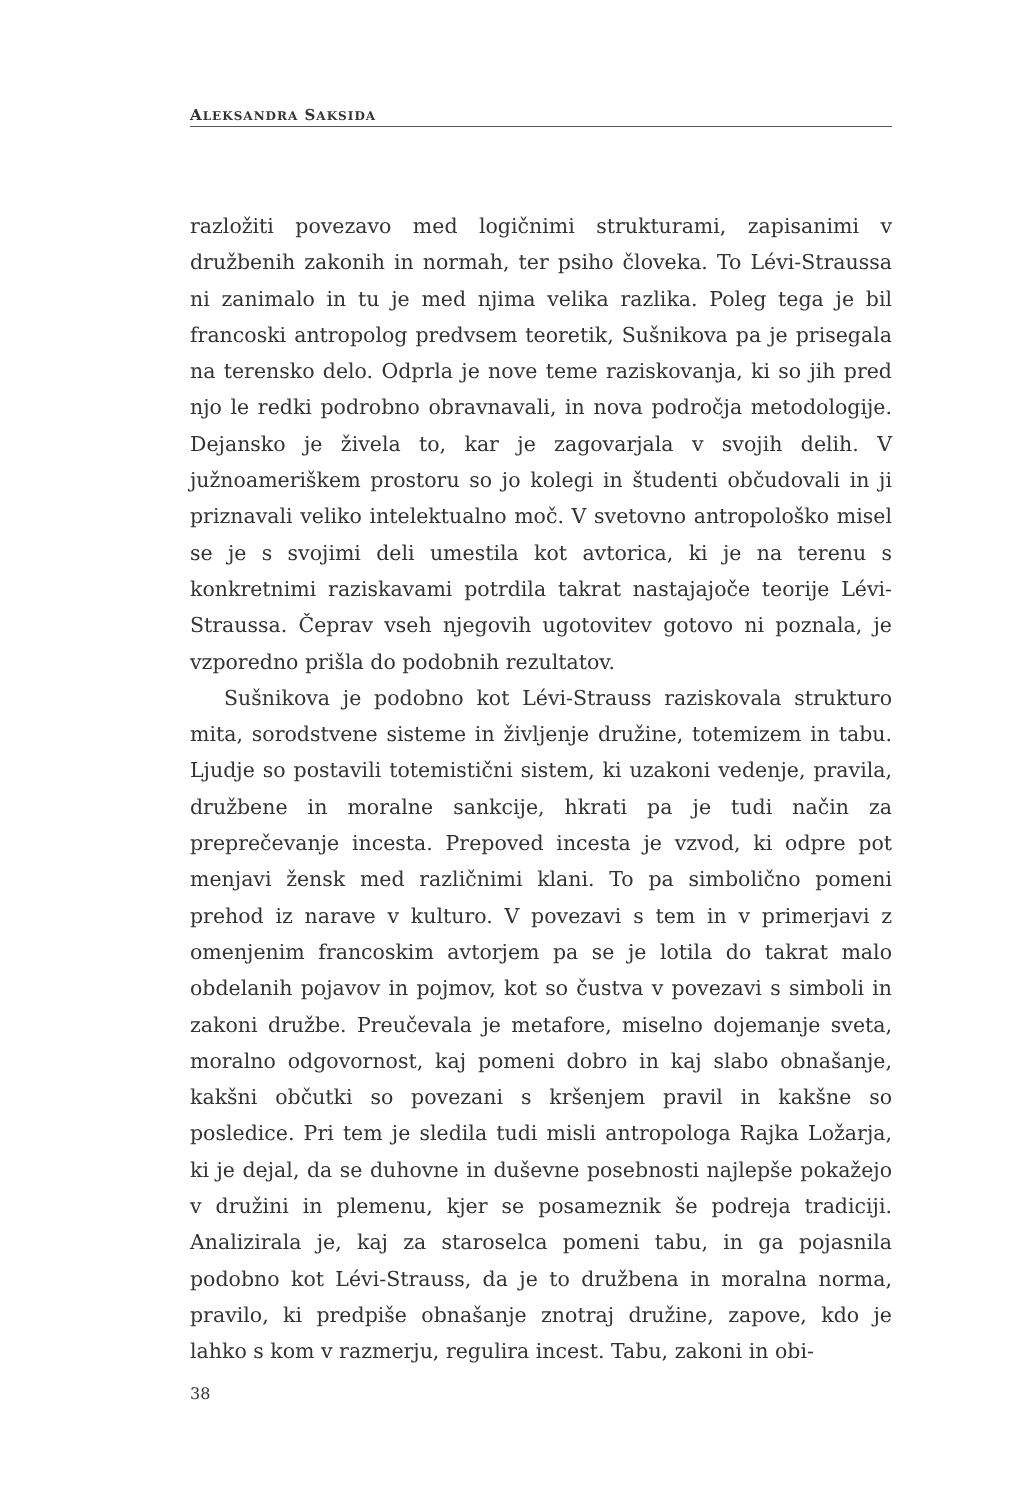ALEKSANDRA SAKSIDA
razložiti povezavo med logičnimi strukturami, zapisanimi v družbenih zakonih in normah, ter psiho človeka. To Lévi-Straussa ni zanimalo in tu je med njima velika razlika. Poleg tega je bil francoski antropolog predvsem teoretik, Sušnikova pa je prisegala na terensko delo. Odprla je nove teme raziskovanja, ki so jih pred njo le redki podrobno obravnavali, in nova področja metodologije. Dejansko je živela to, kar je zagovarjala v svojih delih. V južnoameriškem prostoru so jo kolegi in študenti občudovali in ji priznavali veliko intelektualno moč. V svetovno antropološko misel se je s svojimi deli umestila kot avtorica, ki je na terenu s konkretnimi raziskavami potrdila takrat nastajajoče teorije Lévi-Straussa. Čeprav vseh njegovih ugotovitev gotovo ni poznala, je vzporedno prišla do podobnih rezultatov.
Sušnikova je podobno kot Lévi-Strauss raziskovala strukturo mita, sorodstvene sisteme in življenje družine, totemizem in tabu. Ljudje so postavili totemistični sistem, ki uzakoni vedenje, pravila, družbene in moralne sankcije, hkrati pa je tudi način za preprečevanje incesta. Prepoved incesta je vzvod, ki odpre pot menjavi žensk med različnimi klani. To pa simbolično pomeni prehod iz narave v kulturo. V povezavi s tem in v primerjavi z omenjenim francoskim avtorjem pa se je lotila do takrat malo obdelanih pojavov in pojmov, kot so čustva v povezavi s simboli in zakoni družbe. Preučevala je metafore, miselno dojemanje sveta, moralno odgovornost, kaj pomeni dobro in kaj slabo obnašanje, kakšni občutki so povezani s kršenjem pravil in kakšne so posledice. Pri tem je sledila tudi misli antropologa Rajka Ložarja, ki je dejal, da se duhovne in duševne posebnosti najlepše pokažejo v družini in plemenu, kjer se posameznik še podreja tradiciji. Analizirala je, kaj za staroselca pomeni tabu, in ga pojasnila podobno kot Lévi-Strauss, da je to družbena in moralna norma, pravilo, ki predpiše obnašanje znotraj družine, zapove, kdo je lahko s kom v razmerju, regulira incest. Tabu, zakoni in obi-
38